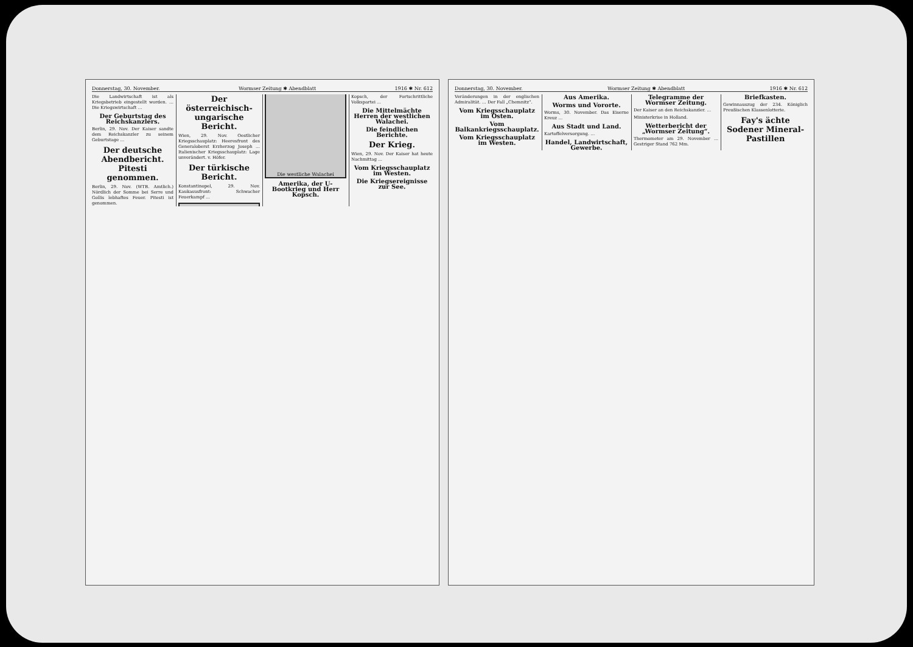Donnerstag, 30. November. Wormser Zeitung ✱ Abendblatt 1916 ✱ Nr. 612
Die Landwirtschaft ist als Kriegsbetrieb eingestellt worden. … Die Kriegswirtschaft …
Der Geburtstag des Reichskanzlers.
Berlin, 29. Nov. Der Kaiser sandte dem Reichskanzler zu seinem Geburtstage …
Der deutsche Abendbericht. Pitesti genommen.
Berlin, 29. Nov. (WTB. Amtlich.) Nördlich der Somme bei Serre und Gollis lebhaftes Feuer. Pitesti ist genommen.
Der österreichisch-ungarische Bericht.
Wien, 29. Nov. Oestlicher Kriegsschauplatz: Heeresfront des Generaloberst Erzherzog Joseph … Italienischer Kriegsschauplatz: Lage unverändert. v. Höfer.
Der türkische Bericht.
Konstantinopel, 29. Nov. Kaukasusfront: Schwacher Feuerkampf …
Die westliche Walachei
Amerika, der U-Bootkrieg und Herr Kopsch.
Kopsch, der Fortschrittliche Volkspartei …
Die Mittelmächte Herren der westlichen Walachei.
Die feindlichen Berichte.
Der Krieg.
Wien, 29. Nov. Der Kaiser hat heute Nachmittag …
Vom Kriegsschauplatz im Westen.
Die Kriegsereignisse zur See.
Donnerstag, 30. November. Wormser Zeitung ✱ Abendblatt 1916 ✱ Nr. 612
Veränderungen in der englischen Admiralität. … Der Fall „Chemnitz“.
Vom Kriegsschauplatz im Osten.
Vom Balkankriegsschauplatz.
Vom Kriegsschauplatz im Westen.
Aus Amerika.
Worms und Vororte.
Worms, 30. November. Das Eiserne Kreuz …
Aus Stadt und Land.
Kartoffelversorgung. …
Handel, Landwirtschaft, Gewerbe.
Telegramme der Wormser Zeitung.
Der Kaiser an den Reichskanzler. …
Ministerkrise in Holland.
Wetterbericht der „Wormser Zeitung“.
Thermometer am 29. November … Gestriger Stand 762 Mm.
Briefkasten.
Gewinnauszug der 234. Königlich Preußischen Klassenlotterie.
Fay's ächte Sodener Mineral-Pastillen